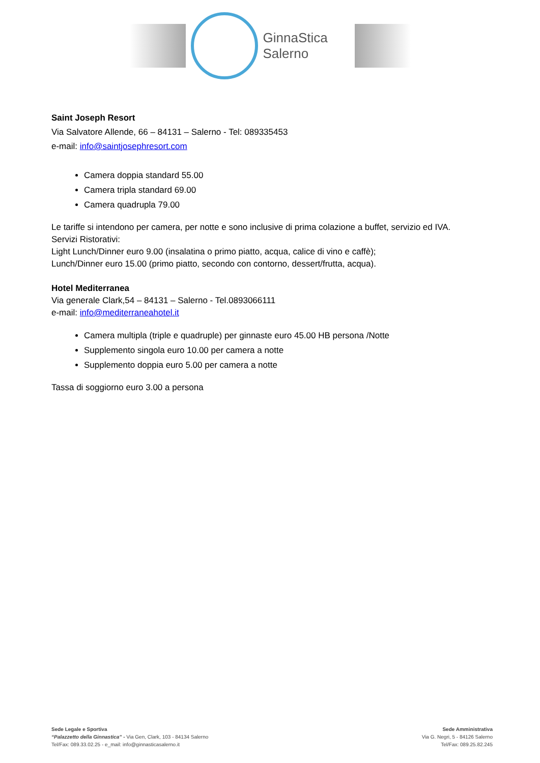GinnaStica Salerno
Saint Joseph Resort
Via Salvatore Allende, 66 – 84131 – Salerno - Tel: 089335453
e-mail: info@saintjosephresort.com
Camera doppia standard 55.00
Camera tripla standard 69.00
Camera quadrupla 79.00
Le tariffe si intendono per camera, per notte e sono inclusive di prima colazione a buffet, servizio ed IVA.
Servizi Ristorativi:
Light Lunch/Dinner euro 9.00 (insalatina o primo piatto, acqua, calice di vino e caffè);
Lunch/Dinner euro 15.00 (primo piatto, secondo con contorno, dessert/frutta, acqua).
Hotel Mediterranea
Via generale Clark,54 – 84131 – Salerno - Tel.0893066111
e-mail: info@mediterraneahotel.it
Camera multipla (triple e quadruple) per ginnaste euro 45.00 HB persona /Notte
Supplemento singola euro 10.00 per camera a notte
Supplemento doppia euro 5.00 per camera a notte
Tassa di soggiorno euro 3.00 a persona
Sede Legale e Sportiva
“Palazzetto della Ginnastica” - Via Gen, Clark, 103 - 84134 Salerno
Tel/Fax: 089.33.02.25 - e_mail: info@ginnasticasalerno.it
Sede Amministrativa
Via G. Negri, 5 - 84126 Salerno
Tel/Fax: 089.25.82.245